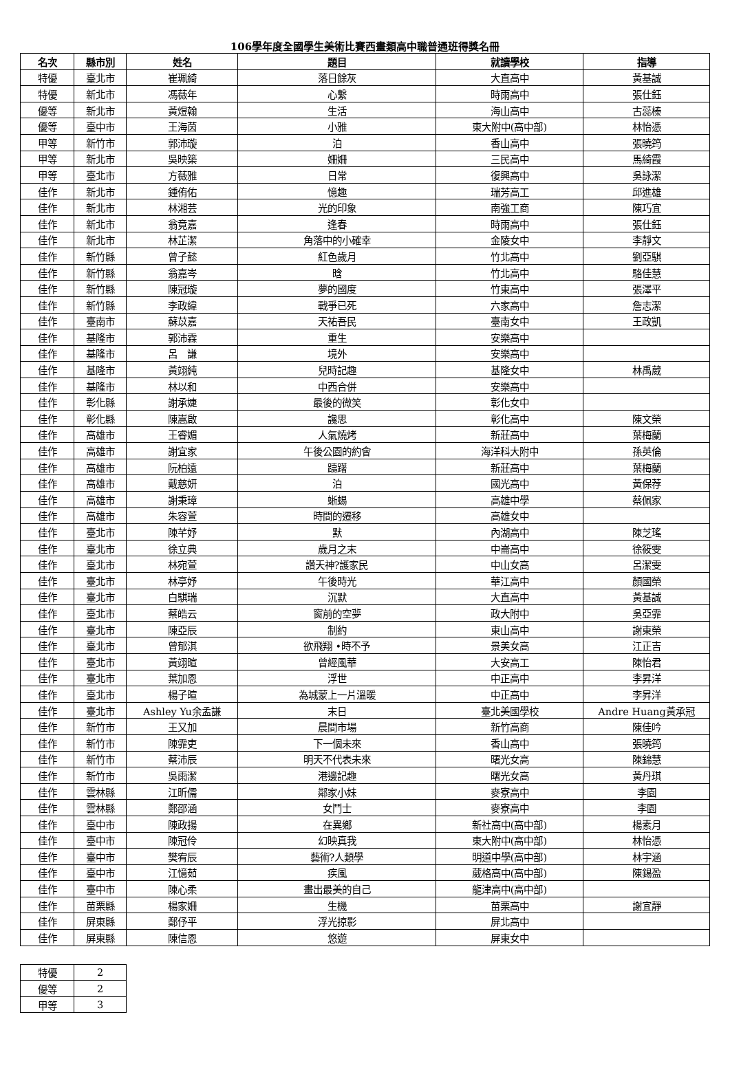106學年度全國學生美術比賽西畫類高中職普通班得獎名冊
| 名次 | 縣市別 | 姓名 | 題目 | 就讀學校 | 指導 |
| --- | --- | --- | --- | --- | --- |
| 特優 | 臺北市 | 崔珮綺 | 落日餘灰 | 大直高中 | 黃基誠 |
| 特優 | 新北市 | 馮薇年 | 心繫 | 時雨高中 | 張仕鈺 |
| 優等 | 新北市 | 黃煜翰 | 生活 | 海山高中 | 古蕊榛 |
| 優等 | 臺中市 | 王海茵 | 小雅 | 東大附中(高中部) | 林怡憑 |
| 甲等 | 新竹市 | 郭沛璇 | 泊 | 香山高中 | 張曉筠 |
| 甲等 | 新北市 | 吳映築 | 姍姍 | 三民高中 | 馬綺霞 |
| 甲等 | 臺北市 | 方薇雅 | 日常 | 復興高中 | 吳詠潔 |
| 佳作 | 新北市 | 鍾侑佑 | 憶趣 | 瑞芳高工 | 邱進雄 |
| 佳作 | 新北市 | 林湘芸 | 光的印象 | 南強工商 | 陳巧宜 |
| 佳作 | 新北市 | 翁竟嘉 | 逢春 | 時雨高中 | 張仕鈺 |
| 佳作 | 新北市 | 林芷潔 | 角落中的小確幸 | 金陵女中 | 李靜文 |
| 佳作 | 新竹縣 | 曾子懿 | 紅色歲月 | 竹北高中 | 劉亞騏 |
| 佳作 | 新竹縣 | 翁嘉岑 | 晗 | 竹北高中 | 駱佳慧 |
| 佳作 | 新竹縣 | 陳冠璇 | 夢的國度 | 竹東高中 | 張澤平 |
| 佳作 | 新竹縣 | 李政緯 | 戰爭已死 | 六家高中 | 詹志潔 |
| 佳作 | 臺南市 | 蘇苡嘉 | 天祐吾民 | 臺南女中 | 王政凱 |
| 佳作 | 基隆市 | 郭沛霖 | 重生 | 安樂高中 | |
| 佳作 | 基隆市 | 呂 謙 | 境外 | 安樂高中 | |
| 佳作 | 基隆市 | 黃翊純 | 兒時記趣 | 基隆女中 | 林禹葳 |
| 佳作 | 基隆市 | 林以和 | 中西合併 | 安樂高中 | |
| 佳作 | 彰化縣 | 謝承婕 | 最後的微笑 | 彰化女中 | |
| 佳作 | 彰化縣 | 陳嵩啟 | 讒思 | 彰化高中 | 陳文榮 |
| 佳作 | 高雄市 | 王睿媚 | 人氣燒烤 | 新莊高中 | 葉梅蘭 |
| 佳作 | 高雄市 | 謝宜家 | 午後公園的約會 | 海洋科大附中 | 孫英倫 |
| 佳作 | 高雄市 | 阮柏遠 | 躊躇 | 新莊高中 | 葉梅蘭 |
| 佳作 | 高雄市 | 戴慈妍 | 泊 | 國光高中 | 黃保荐 |
| 佳作 | 高雄市 | 謝秉璋 | 蜥蜴 | 高雄中學 | 蔡佩家 |
| 佳作 | 高雄市 | 朱容萱 | 時間的遷移 | 高雄女中 | |
| 佳作 | 臺北市 | 陳芊妤 | 默 | 內湖高中 | 陳芝瑤 |
| 佳作 | 臺北市 | 徐立典 | 歲月之末 | 中崙高中 | 徐筱雯 |
| 佳作 | 臺北市 | 林宛萱 | 讚天神?護家民 | 中山女高 | 呂潔雯 |
| 佳作 | 臺北市 | 林亭妤 | 午後時光 | 華江高中 | 顏國榮 |
| 佳作 | 臺北市 | 白騏瑞 | 沉默 | 大直高中 | 黃基誠 |
| 佳作 | 臺北市 | 蔡皓云 | 窗前的空夢 | 政大附中 | 吳亞霏 |
| 佳作 | 臺北市 | 陳亞辰 | 制約 | 東山高中 | 謝東榮 |
| 佳作 | 臺北市 | 曾郁淇 | 欲飛翔 •時不予 | 景美女高 | 江正吉 |
| 佳作 | 臺北市 | 黃翊暄 | 曾經風華 | 大安高工 | 陳怡君 |
| 佳作 | 臺北市 | 葉加恩 | 浮世 | 中正高中 | 李昇洋 |
| 佳作 | 臺北市 | 楊子暄 | 為城蒙上一片溫暖 | 中正高中 | 李昇洋 |
| 佳作 | 臺北市 | Ashley Yu余孟謙 | 末日 | 臺北美國學校 | Andre Huang黃承冠 |
| 佳作 | 新竹市 | 王又加 | 晨間市場 | 新竹高商 | 陳佳吟 |
| 佳作 | 新竹市 | 陳霏吏 | 下一個未來 | 香山高中 | 張曉筠 |
| 佳作 | 新竹市 | 蔡沛辰 | 明天不代表未來 | 曙光女高 | 陳錦慧 |
| 佳作 | 新竹市 | 吳雨潔 | 港邊記趣 | 曙光女高 | 黃丹琪 |
| 佳作 | 雲林縣 | 江昕儒 | 鄰家小妹 | 麥寮高中 | 李園 |
| 佳作 | 雲林縣 | 鄭邵涵 | 女鬥士 | 麥寮高中 | 李園 |
| 佳作 | 臺中市 | 陳政揚 | 在異鄉 | 新社高中(高中部) | 楊素月 |
| 佳作 | 臺中市 | 陳冠伶 | 幻映真我 | 東大附中(高中部) | 林怡憑 |
| 佳作 | 臺中市 | 樊宥辰 | 藝術?人類學 | 明道中學(高中部) | 林宇涵 |
| 佳作 | 臺中市 | 江憶茹 | 疾風 | 葳格高中(高中部) | 陳錫盈 |
| 佳作 | 臺中市 | 陳心柔 | 畫出最美的自己 | 龍津高中(高中部) | |
| 佳作 | 苗栗縣 | 楊家姍 | 生機 | 苗栗高中 | 謝宜靜 |
| 佳作 | 屏東縣 | 鄭伃平 | 浮光掠影 | 屏北高中 | |
| 佳作 | 屏東縣 | 陳信恩 | 悠遊 | 屏東女中 | |
| 特優 | 2 |
| 優等 | 2 |
| 甲等 | 3 |